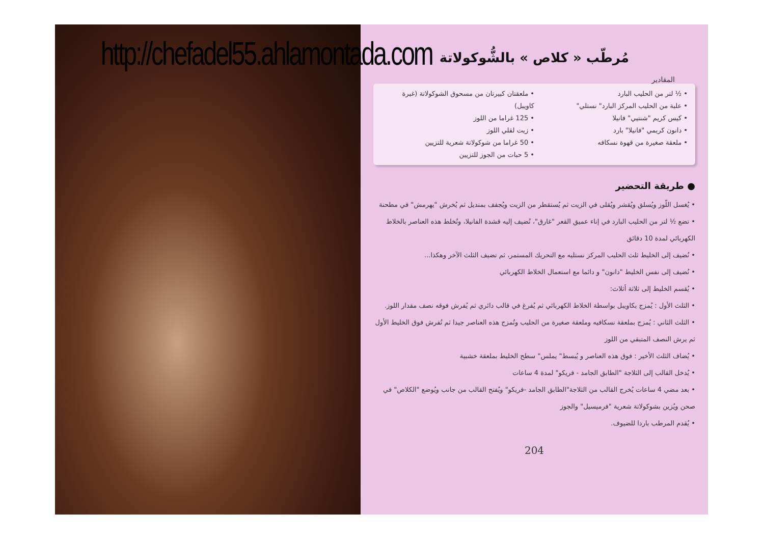http://chefadel55.ahlamontada.com
مُرطّب « كلاص » بالشُّوكولاتة
المقادير
• ½ لتر من الحليب البارد
• علبة من الحليب المركز البارد" نستلي"
• كيس كريم "شنتيي" فانيلا
• دانون كريمي "فانيلا" بارد
• ملعقة صغيرة من قهوة نسكافه
• ملعقتان كبيرتان من مسحوق الشوكولاتة (غبرة كاويبل)
• 125 غراما من اللوز
• زيت لقلي اللوز
• 50 غراما من شوكولاتة شعرية للتزيين
• 5 حبات من الجوز للتزيين
● طريقة التحضير
• يُغسل اللّوز ويُسلق ويُقشر ويُقلى في الزيت ثم يُستقطر من الزيت ويُجفف بمنديل ثم يُخرش "يهرمش" في مطحنة
• تضع ½ لتر من الحليب البارد في إناء عميق القعر "غارق"، تُضيف إليه قشدة الفانيلا، وتُخلط هذه العناصر بالخلاط الكهربائي لمدة 10 دقائق
• نُضيف إلى الخليط ثلث الحليب المركز نستليه مع التحريك المستمر، ثم تضيف الثلث الآخر وهكذا...
• نُضيف إلى نفس الخليط "دانون" و دائما مع استعمال الخلاط الكهربائي
• يُقسم الخليط إلى ثلاثة أثلاث:
• الثلث الأول : يُمزج بكاويبل بواسطة الخلاط الكهربائي ثم يُفرغ في قالب دائري ثم يُفرش فوقه نصف مقدار اللوز.
• الثلث الثاني : يُمزج بملعقة نسكافيه وملعقة صغيرة من الحليب وتُمزج هذه العناصر جيدا ثم تُفرش فوق الخليط الأول ثم يرش النصف المتبقي من اللوز
• يُضاف الثلث الأخير : فوق هذه العناصر و يُبسط" يملس" سطح الخليط بملعقة خشبية
• يُدخل القالب إلى الثلاجة "الطابق الجامد - فريكو" لمدة 4 ساعات
• بعد مضي 4 ساعات يُخرج القالب من الثلاجة"الطابق الجامد -فريكو" ويُفتح القالب من جانب ويُوضع "الكلاص" في صحن ويُزين بشوكولاتة شعرية "فرميسيل" والجوز
• يُقدم المرطب باردا للضيوف.
204